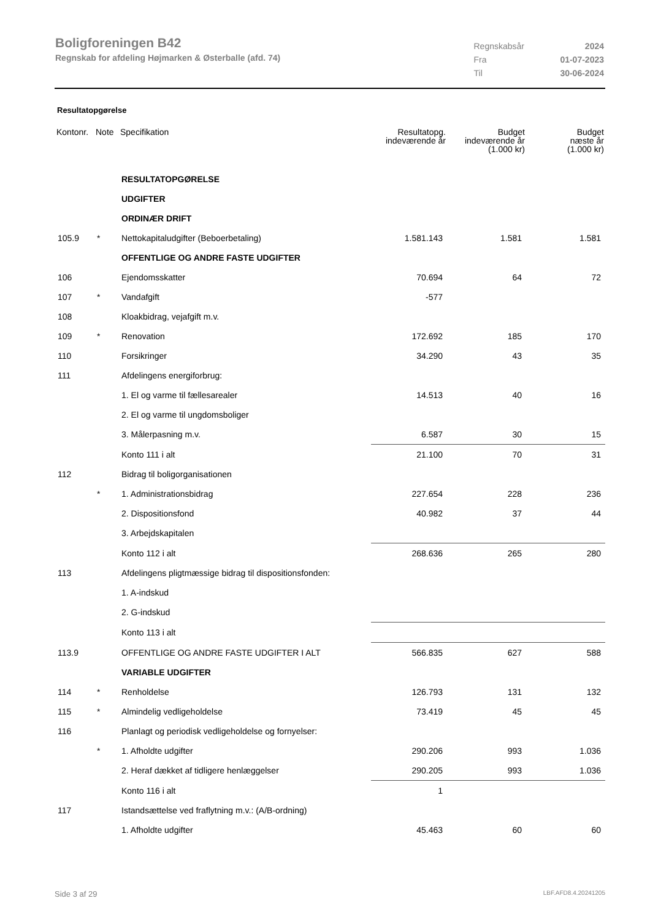Boligforeningen B42
Regnskab for afdeling Højmarken & Østerballe (afd. 74)
| Regnskabsår | 2024 |
| Fra | 01-07-2023 |
| Til | 30-06-2024 |
Resultatopgørelse
| Kontonr. | Note | Specifikation | Resultatopg. indeværende år | Budget indeværende år (1.000 kr) | Budget næste år (1.000 kr) |
| --- | --- | --- | --- | --- | --- |
| | | RESULTATOPGØRELSE | | | |
| | | UDGIFTER | | | |
| | | ORDINÆR DRIFT | | | |
| 105.9 | * | Nettokapitaludgifter (Beboerbetaling) | 1.581.143 | 1.581 | 1.581 |
| | | OFFENTLIGE OG ANDRE FASTE UDGIFTER | | | |
| 106 | | Ejendomsskatter | 70.694 | 64 | 72 |
| 107 | * | Vandafgift | -577 | | |
| 108 | | Kloakbidrag, vejafgift m.v. | | | |
| 109 | * | Renovation | 172.692 | 185 | 170 |
| 110 | | Forsikringer | 34.290 | 43 | 35 |
| 111 | | Afdelingens energiforbrug: | | | |
| | | 1. El og varme til fællesarealer | 14.513 | 40 | 16 |
| | | 2. El og varme til ungdomsboliger | | | |
| | | 3. Målerpasning m.v. | 6.587 | 30 | 15 |
| | | Konto 111 i alt | 21.100 | 70 | 31 |
| 112 | | Bidrag til boligorganisationen | | | |
| | * | 1. Administrationsbidrag | 227.654 | 228 | 236 |
| | | 2. Dispositionsfond | 40.982 | 37 | 44 |
| | | 3. Arbejdskapitalen | | | |
| | | Konto 112 i alt | 268.636 | 265 | 280 |
| 113 | | Afdelingens pligtmæssige bidrag til dispositionsfonden: | | | |
| | | 1. A-indskud | | | |
| | | 2. G-indskud | | | |
| | | Konto 113 i alt | | | |
| 113.9 | | OFFENTLIGE OG ANDRE FASTE UDGIFTER I ALT | 566.835 | 627 | 588 |
| | | VARIABLE UDGIFTER | | | |
| 114 | * | Renholdelse | 126.793 | 131 | 132 |
| 115 | * | Almindelig vedligeholdelse | 73.419 | 45 | 45 |
| 116 | | Planlagt og periodisk vedligeholdelse og fornyelser: | | | |
| | * | 1. Afholdte udgifter | 290.206 | 993 | 1.036 |
| | | 2. Heraf dækket af tidligere henlæggelser | 290.205 | 993 | 1.036 |
| | | Konto 116 i alt | 1 | | |
| 117 | | Istandsættelse ved fraflytning m.v.: (A/B-ordning) | | | |
| | | 1. Afholdte udgifter | 45.463 | 60 | 60 |
Side 3 af 29 LBF.AFD8.4.20241205